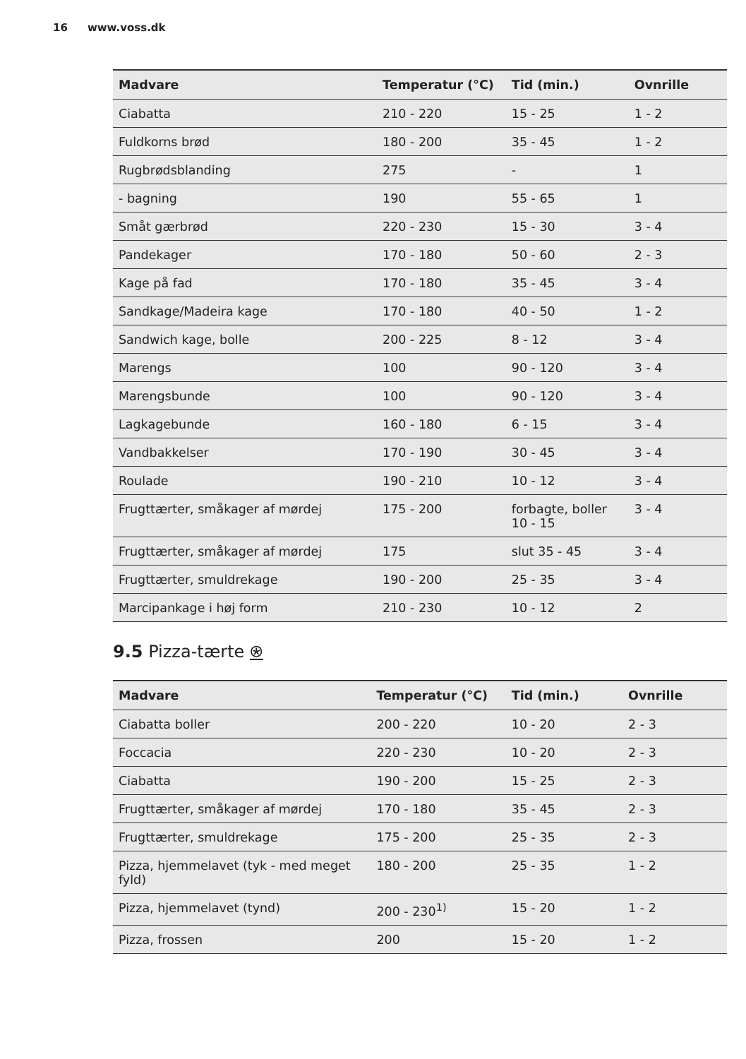16 www.voss.dk
| Madvare | Temperatur (°C) | Tid (min.) | Ovnrille |
| --- | --- | --- | --- |
| Ciabatta | 210 - 220 | 15 - 25 | 1 - 2 |
| Fuldkorns brød | 180 - 200 | 35 - 45 | 1 - 2 |
| Rugbrødsblanding | 275 | - | 1 |
| - bagning | 190 | 55 - 65 | 1 |
| Småt gærbrød | 220 - 230 | 15 - 30 | 3 - 4 |
| Pandekager | 170 - 180 | 50 - 60 | 2 - 3 |
| Kage på fad | 170 - 180 | 35 - 45 | 3 - 4 |
| Sandkage/Madeira kage | 170 - 180 | 40 - 50 | 1 - 2 |
| Sandwich kage, bolle | 200 - 225 | 8 - 12 | 3 - 4 |
| Marengs | 100 | 90 - 120 | 3 - 4 |
| Marengsbunde | 100 | 90 - 120 | 3 - 4 |
| Lagkagebunde | 160 - 180 | 6 - 15 | 3 - 4 |
| Vandbakkelser | 170 - 190 | 30 - 45 | 3 - 4 |
| Roulade | 190 - 210 | 10 - 12 | 3 - 4 |
| Frugttærter, småkager af mørdej | 175 - 200 | forbagte, boller 10 - 15 | 3 - 4 |
| Frugttærter, småkager af mørdej | 175 | slut 35 - 45 | 3 - 4 |
| Frugttærter, smuldrekage | 190 - 200 | 25 - 35 | 3 - 4 |
| Marcipankage i høj form | 210 - 230 | 10 - 12 | 2 |
9.5 Pizza-tærte ⍟
| Madvare | Temperatur (°C) | Tid (min.) | Ovnrille |
| --- | --- | --- | --- |
| Ciabatta boller | 200 - 220 | 10 - 20 | 2 - 3 |
| Foccacia | 220 - 230 | 10 - 20 | 2 - 3 |
| Ciabatta | 190 - 200 | 15 - 25 | 2 - 3 |
| Frugttærter, småkager af mørdej | 170 - 180 | 35 - 45 | 2 - 3 |
| Frugttærter, smuldrekage | 175 - 200 | 25 - 35 | 2 - 3 |
| Pizza, hjemmelavet (tyk - med meget fyld) | 180 - 200 | 25 - 35 | 1 - 2 |
| Pizza, hjemmelavet (tynd) | 200 - 230<sup>1)</sup> | 15 - 20 | 1 - 2 |
| Pizza, frossen | 200 | 15 - 20 | 1 - 2 |